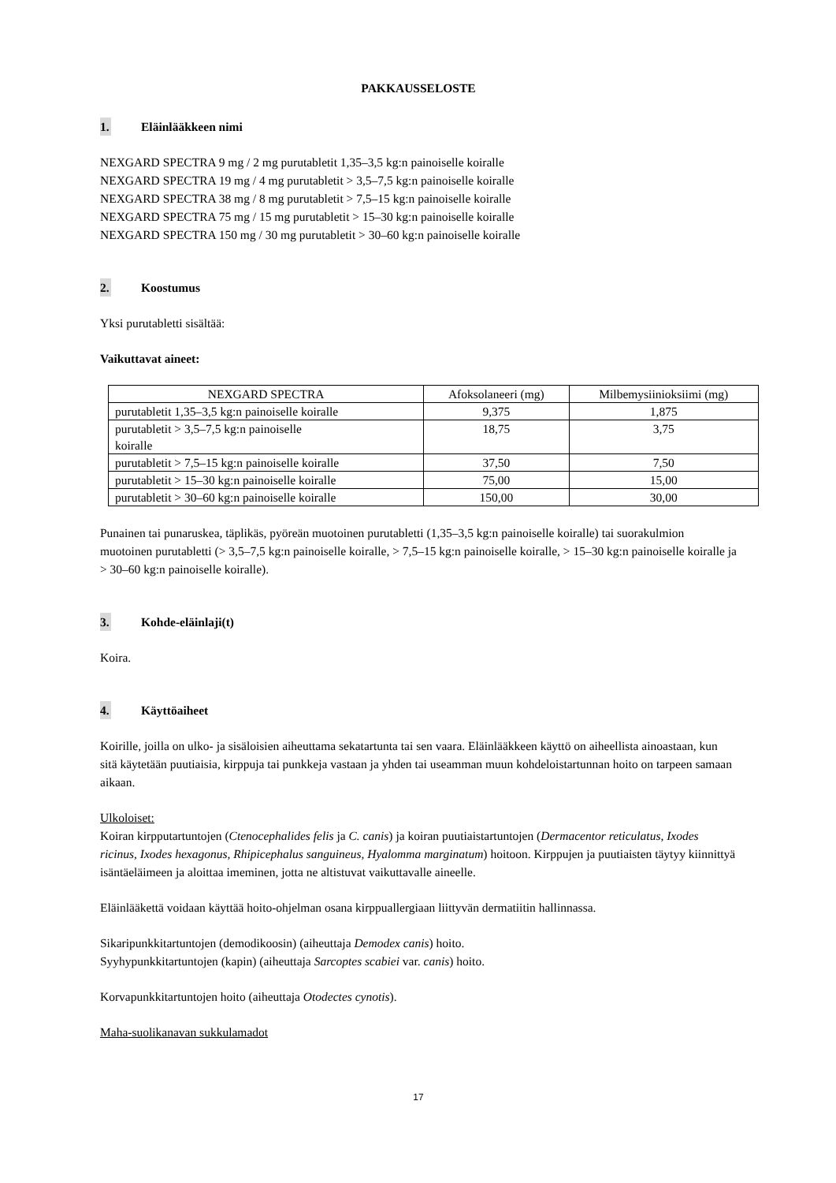PAKKAUSSELOSTE
1. Eläinlääkkeen nimi
NEXGARD SPECTRA 9 mg / 2 mg purutabletit 1,35–3,5 kg:n painoiselle koiralle
NEXGARD SPECTRA 19 mg / 4 mg purutabletit > 3,5–7,5 kg:n painoiselle koiralle
NEXGARD SPECTRA 38 mg / 8 mg purutabletit > 7,5–15 kg:n painoiselle koiralle
NEXGARD SPECTRA 75 mg / 15 mg purutabletit > 15–30 kg:n painoiselle koiralle
NEXGARD SPECTRA 150 mg / 30 mg purutabletit > 30–60 kg:n painoiselle koiralle
2. Koostumus
Yksi purutabletti sisältää:
Vaikuttavat aineet:
| NEXGARD SPECTRA | Afoksolaneeri (mg) | Milbemysiinioksiimi (mg) |
| purutabletit 1,35–3,5 kg:n painoiselle koiralle | 9,375 | 1,875 |
| purutabletit > 3,5–7,5 kg:n painoiselle koiralle | 18,75 | 3,75 |
| purutabletit > 7,5–15 kg:n painoiselle koiralle | 37,50 | 7,50 |
| purutabletit > 15–30 kg:n painoiselle koiralle | 75,00 | 15,00 |
| purutabletit > 30–60 kg:n painoiselle koiralle | 150,00 | 30,00 |
Punainen tai punaruskea, täplikäs, pyöreän muotoinen purutabletti (1,35–3,5 kg:n painoiselle koiralle) tai suorakulmion muotoinen purutabletti (> 3,5–7,5 kg:n painoiselle koiralle, > 7,5–15 kg:n painoiselle koiralle, > 15–30 kg:n painoiselle koiralle ja > 30–60 kg:n painoiselle koiralle).
3. Kohde-eläinlaji(t)
Koira.
4. Käyttöaiheet
Koirille, joilla on ulko- ja sisäloisien aiheuttama sekatartunta tai sen vaara. Eläinlääkkeen käyttö on aiheellista ainoastaan, kun sitä käytetään puutiaisia, kirppuja tai punkkeja vastaan ja yhden tai useamman muun kohdeloistartunnan hoito on tarpeen samaan aikaan.
Ulkoloiset:
Koiran kirpputartuntojen (Ctenocephalides felis ja C. canis) ja koiran puutiaistartuntojen (Dermacentor reticulatus, Ixodes ricinus, Ixodes hexagonus, Rhipicephalus sanguineus, Hyalomma marginatum) hoitoon. Kirppujen ja puutiaisten täytyy kiinnittyä isäntäeläimeen ja aloittaa imeminen, jotta ne altistuvat vaikuttavalle aineelle.
Eläinlääkettä voidaan käyttää hoito-ohjelman osana kirppuallergiaan liittyvän dermatiitin hallinnassa.
Sikaripunkkitartuntojen (demodikoosin) (aiheuttaja Demodex canis) hoito.
Syyhypunkkitartuntojen (kapin) (aiheuttaja Sarcoptes scabiei var. canis) hoito.
Korvapunkkitartuntojen hoito (aiheuttaja Otodectes cynotis).
Maha-suolikanavan sukkulamadot
17